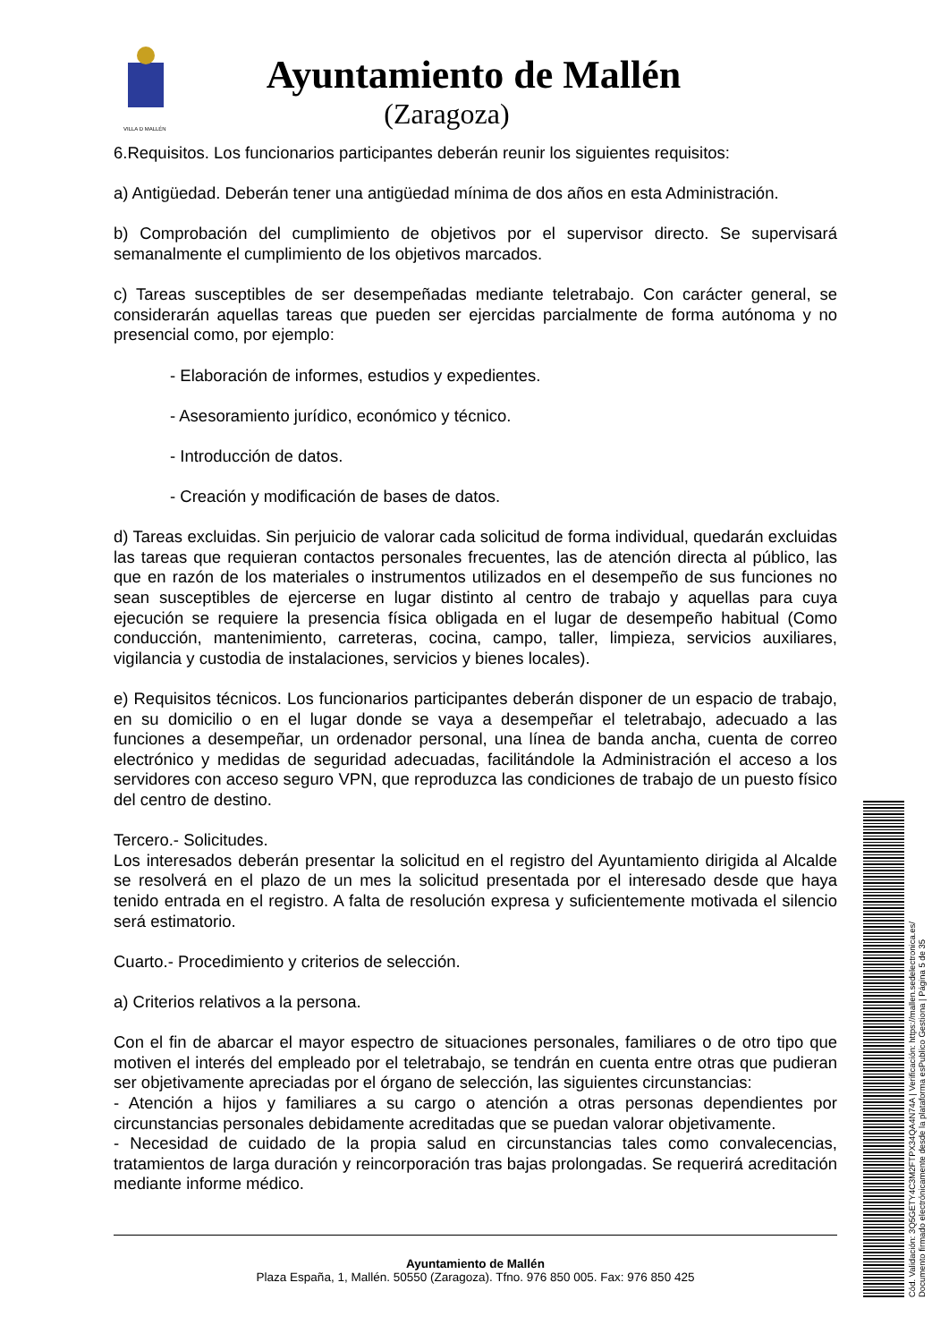VILLA D MALLÉN
Ayuntamiento de Mallén
(Zaragoza)
6.Requisitos. Los funcionarios participantes deberán reunir los siguientes requisitos:
a) Antigüedad. Deberán tener una antigüedad mínima de dos años en esta Administración.
b) Comprobación del cumplimiento de objetivos por el supervisor directo. Se supervisará semanalmente el cumplimiento de los objetivos marcados.
c) Tareas susceptibles de ser desempeñadas mediante teletrabajo. Con carácter general, se considerarán aquellas tareas que pueden ser ejercidas parcialmente de forma autónoma y no presencial como, por ejemplo:
- Elaboración de informes, estudios y expedientes.
- Asesoramiento jurídico, económico y técnico.
- Introducción de datos.
- Creación y modificación de bases de datos.
d) Tareas excluidas. Sin perjuicio de valorar cada solicitud de forma individual, quedarán excluidas las tareas que requieran contactos personales frecuentes, las de atención directa al público, las que en razón de los materiales o instrumentos utilizados en el desempeño de sus funciones no sean susceptibles de ejercerse en lugar distinto al centro de trabajo y aquellas para cuya ejecución se requiere la presencia física obligada en el lugar de desempeño habitual (Como conducción, mantenimiento, carreteras, cocina, campo, taller, limpieza, servicios auxiliares, vigilancia y custodia de instalaciones, servicios y bienes locales).
e) Requisitos técnicos. Los funcionarios participantes deberán disponer de un espacio de trabajo, en su domicilio o en el lugar donde se vaya a desempeñar el teletrabajo, adecuado a las funciones a desempeñar, un ordenador personal, una línea de banda ancha, cuenta de correo electrónico y medidas de seguridad adecuadas, facilitándole la Administración el acceso a los servidores con acceso seguro VPN, que reproduzca las condiciones de trabajo de un puesto físico del centro de destino.
Tercero.- Solicitudes.
Los interesados deberán presentar la solicitud en el registro del Ayuntamiento dirigida al Alcalde se resolverá en el plazo de un mes la solicitud presentada por el interesado desde que haya tenido entrada en el registro. A falta de resolución expresa y suficientemente motivada el silencio será estimatorio.
Cuarto.- Procedimiento y criterios de selección.
a) Criterios relativos a la persona.
Con el fin de abarcar el mayor espectro de situaciones personales, familiares o de otro tipo que motiven el interés del empleado por el teletrabajo, se tendrán en cuenta entre otras que pudieran ser objetivamente apreciadas por el órgano de selección, las siguientes circunstancias:
- Atención a hijos y familiares a su cargo o atención a otras personas dependientes por circunstancias personales debidamente acreditadas que se puedan valorar objetivamente.
- Necesidad de cuidado de la propia salud en circunstancias tales como convalecencias, tratamientos de larga duración y reincorporación tras bajas prolongadas. Se requerirá acreditación mediante informe médico.
Ayuntamiento de Mallén
Plaza España, 1, Mallén. 50550 (Zaragoza). Tfno. 976 850 005. Fax: 976 850 425
Cód. Validación: 3Q5GETY4C3M2FTPX34QA4N74A | Verificación: https://mallen.sedelectronica.es/
Documento firmado electrónicamente desde la plataforma esPublico Gestiona | Página 5 de 35